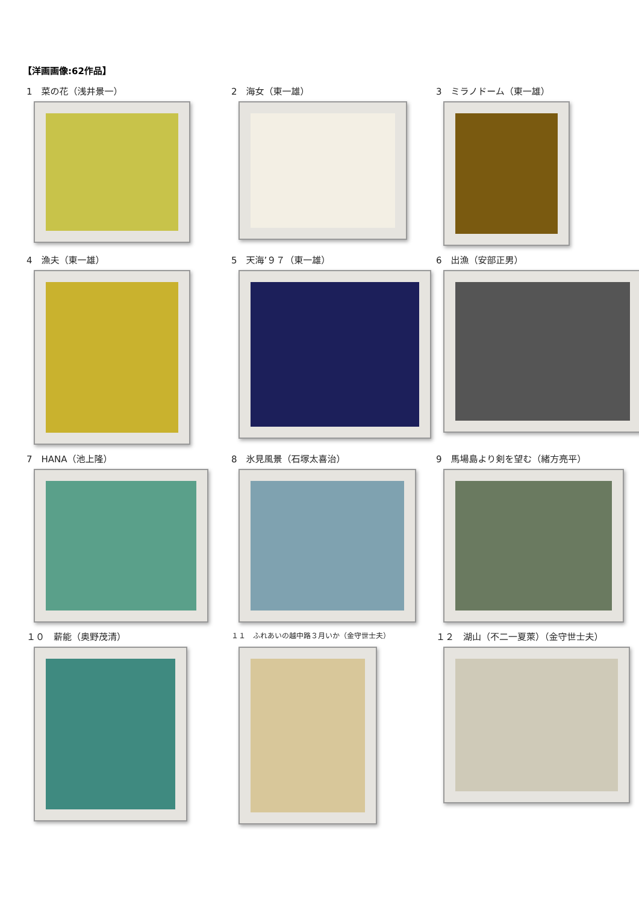【洋画画像:62作品】
1　菜の花（浅井景一）
2　海女（東一雄）
3　ミラノドーム（東一雄）
4　漁夫（東一雄）
5　天海’９７（東一雄）
6　出漁（安部正男）
7　HANA（池上隆）
8　氷見風景（石塚太喜治）
9　馬場島より剣を望む（緒方亮平）
１０　薪能（奥野茂清）
１１　ふれあいの越中路３月いか（金守世士夫）
１２　湖山（不二一夏萊）（金守世士夫）